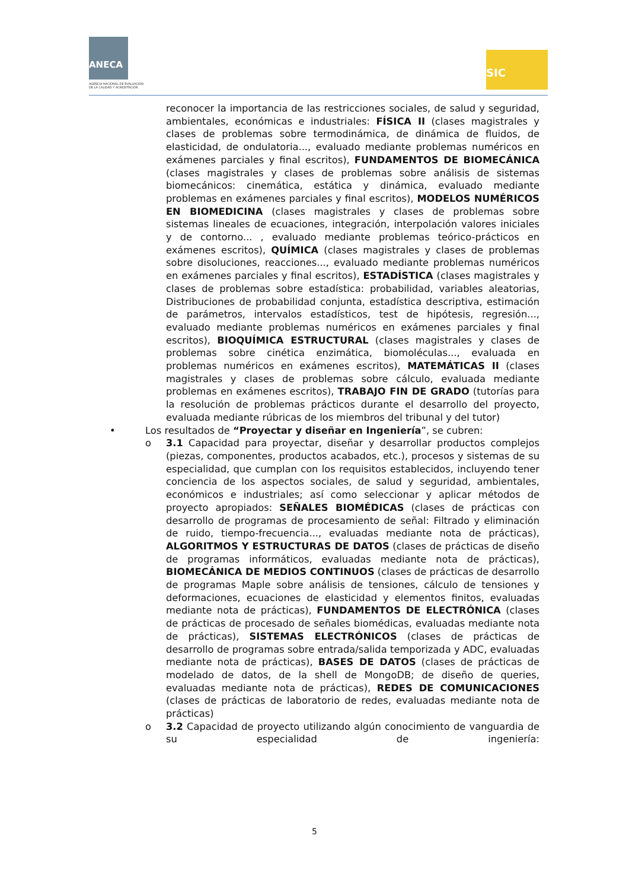ANECA
AGENCIA NACIONAL DE EVALUACIÓN
DE LA CALIDAD Y ACREDITACIÓN
SIC
reconocer la importancia de las restricciones sociales, de salud y seguridad, ambientales, económicas e industriales: FÍSICA II (clases magistrales y clases de problemas sobre termodinámica, de dinámica de fluidos, de elasticidad, de ondulatoria..., evaluado mediante problemas numéricos en exámenes parciales y final escritos), FUNDAMENTOS DE BIOMECÁNICA (clases magistrales y clases de problemas sobre análisis de sistemas biomecánicos: cinemática, estática y dinámica, evaluado mediante problemas en exámenes parciales y final escritos), MODELOS NUMÉRICOS EN BIOMEDICINA (clases magistrales y clases de problemas sobre sistemas lineales de ecuaciones, integración, interpolación valores iniciales y de contorno... , evaluado mediante problemas teórico-prácticos en exámenes escritos), QUÍMICA (clases magistrales y clases de problemas sobre disoluciones, reacciones..., evaluado mediante problemas numéricos en exámenes parciales y final escritos), ESTADÍSTICA (clases magistrales y clases de problemas sobre estadística: probabilidad, variables aleatorias, Distribuciones de probabilidad conjunta, estadística descriptiva, estimación de parámetros, intervalos estadísticos, test de hipótesis, regresión..., evaluado mediante problemas numéricos en exámenes parciales y final escritos), BIOQUÍMICA ESTRUCTURAL (clases magistrales y clases de problemas sobre cinética enzimática, biomoléculas..., evaluada en problemas numéricos en exámenes escritos), MATEMÁTICAS II (clases magistrales y clases de problemas sobre cálculo, evaluada mediante problemas en exámenes escritos), TRABAJO FIN DE GRADO (tutorías para la resolución de problemas prácticos durante el desarrollo del proyecto, evaluada mediante rúbricas de los miembros del tribunal y del tutor)
• Los resultados de “Proyectar y diseñar en Ingeniería”, se cubren:
o 3.1 Capacidad para proyectar, diseñar y desarrollar productos complejos (piezas, componentes, productos acabados, etc.), procesos y sistemas de su especialidad, que cumplan con los requisitos establecidos, incluyendo tener conciencia de los aspectos sociales, de salud y seguridad, ambientales, económicos e industriales; así como seleccionar y aplicar métodos de proyecto apropiados: SEÑALES BIOMÉDICAS (clases de prácticas con desarrollo de programas de procesamiento de señal: Filtrado y eliminación de ruido, tiempo-frecuencia..., evaluadas mediante nota de prácticas), ALGORITMOS Y ESTRUCTURAS DE DATOS (clases de prácticas de diseño de programas informáticos, evaluadas mediante nota de prácticas), BIOMECÁNICA DE MEDIOS CONTINUOS (clases de prácticas de desarrollo de programas Maple sobre análisis de tensiones, cálculo de tensiones y deformaciones, ecuaciones de elasticidad y elementos finitos, evaluadas mediante nota de prácticas), FUNDAMENTOS DE ELECTRÓNICA (clases de prácticas de procesado de señales biomédicas, evaluadas mediante nota de prácticas), SISTEMAS ELECTRÓNICOS (clases de prácticas de desarrollo de programas sobre entrada/salida temporizada y ADC, evaluadas mediante nota de prácticas), BASES DE DATOS (clases de prácticas de modelado de datos, de la shell de MongoDB; de diseño de queries, evaluadas mediante nota de prácticas), REDES DE COMUNICACIONES (clases de prácticas de laboratorio de redes, evaluadas mediante nota de prácticas)
o 3.2 Capacidad de proyecto utilizando algún conocimiento de vanguardia de su especialidad de ingeniería:
5